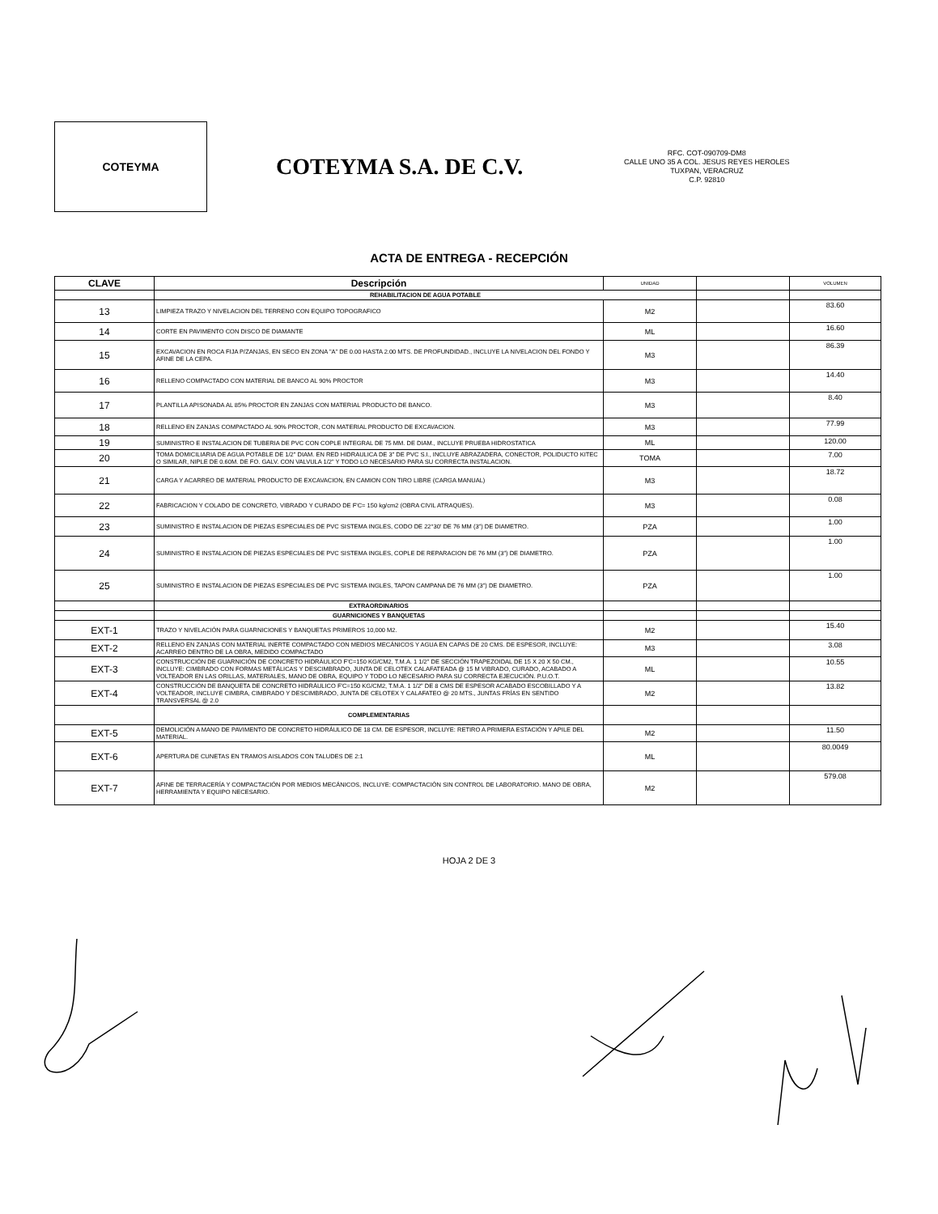COTEYMA
COTEYMA S.A. DE C.V.
RFC. COT-090709-DM8
CALLE UNO 35 A COL. JESUS REYES HEROLES
TUXPAN, VERACRUZ
C.P. 92810
ACTA DE ENTREGA - RECEPCIÓN
| CLAVE | Descripción | UNIDAD | | VOLUMEN |
| --- | --- | --- | --- | --- |
| | REHABILITACION DE AGUA POTABLE | | | |
| 13 | LIMPIEZA TRAZO Y NIVELACION DEL TERRENO CON EQUIPO TOPOGRAFICO | M2 | | 83.60 |
| 14 | CORTE EN PAVIMENTO CON DISCO DE DIAMANTE | ML | | 16.60 |
| 15 | EXCAVACION EN ROCA FIJA P/ZANJAS, EN SECO EN ZONA "A" DE 0.00 HASTA 2.00 MTS. DE PROFUNDIDAD., INCLUYE LA NIVELACION DEL FONDO Y AFINE DE LA CEPA. | M3 | | 86.39 |
| 16 | RELLENO COMPACTADO CON MATERIAL DE BANCO AL 90% PROCTOR | M3 | | 14.40 |
| 17 | PLANTILLA APISONADA AL 85% PROCTOR EN ZANJAS CON MATERIAL PRODUCTO DE BANCO. | M3 | | 8.40 |
| 18 | RELLENO EN ZANJAS COMPACTADO AL 90% PROCTOR, CON MATERIAL PRODUCTO DE EXCAVACION. | M3 | | 77.99 |
| 19 | SUMINISTRO E INSTALACION DE TUBERIA DE PVC CON COPLE INTEGRAL DE 75 MM. DE DIAM., INCLUYE PRUEBA HIDROSTATICA | ML | | 120.00 |
| 20 | TOMA DOMICILIARIA DE AGUA POTABLE DE 1/2" DIAM. EN RED HIDRAULICA DE 3" DE PVC S.I., INCLUYE ABRAZADERA, CONECTOR, POLIDUCTO KITEC O SIMILAR, NIPLE DE 0.60M. DE FO. GALV. CON VALVULA 1/2" Y TODO LO NECESARIO PARA SU CORRECTA INSTALACION. | TOMA | | 7.00 |
| 21 | CARGA Y ACARREO DE MATERIAL PRODUCTO DE EXCAVACION, EN CAMION CON TIRO LIBRE (CARGA MANUAL) | M3 | | 18.72 |
| 22 | FABRICACION Y COLADO DE CONCRETO, VIBRADO Y CURADO DE F'C= 150 kg/cm2 (OBRA CIVIL ATRAQUES). | M3 | | 0.08 |
| 23 | SUMINISTRO E INSTALACION DE PIEZAS ESPECIALES DE PVC SISTEMA INGLES, CODO DE 22°30' DE 76 MM (3") DE DIAMETRO. | PZA | | 1.00 |
| 24 | SUMINISTRO E INSTALACION DE PIEZAS ESPECIALES DE PVC SISTEMA INGLES, COPLE DE REPARACION DE 76 MM (3") DE DIAMETRO. | PZA | | 1.00 |
| 25 | SUMINISTRO E INSTALACION DE PIEZAS ESPECIALES DE PVC SISTEMA INGLES, TAPON CAMPANA DE 76 MM (3") DE DIAMETRO. | PZA | | 1.00 |
| | EXTRAORDINARIOS | | | |
| | GUARNICIONES Y BANQUETAS | | | |
| EXT-1 | TRAZO Y NIVELACIÓN PARA GUARNICIONES Y BANQUETAS PRIMEROS 10,000 M2. | M2 | | 15.40 |
| EXT-2 | RELLENO EN ZANJAS CON MATERIAL INERTE COMPACTADO CON MEDIOS MECÁNICOS Y AGUA EN CAPAS DE 20 CMS. DE ESPESOR, INCLUYE: ACARREO DENTRO DE LA OBRA, MEDIDO COMPACTADO | M3 | | 3.08 |
| EXT-3 | CONSTRUCCIÓN DE GUARNICIÓN DE CONCRETO HIDRÁULICO F'C=150 KG/CM2, T.M.A. 1 1/2" DE SECCIÓN TRAPEZOIDAL DE 15 X 20 X 50 CM., INCLUYE: CIMBRADO CON FORMAS METÁLICAS Y DESCIMBRADO, JUNTA DE CELOTEX CALAFATEADA @ 15 M VIBRADO, CURADO, ACABADO A VOLTEADOR EN LAS ORILLAS, MATERIALES, MANO DE OBRA, EQUIPO Y TODO LO NECESARIO PARA SU CORRECTA EJECUCIÓN. P.U.O.T. | ML | | 10.55 |
| EXT-4 | CONSTRUCCIÓN DE BANQUETA DE CONCRETO HIDRÁULICO F'C=150 KG/CM2, T.M.A. 1 1/2" DE 8 CMS DE ESPESOR ACABADO ESCOBILLADO Y A VOLTEADOR, INCLUYE CIMBRA, CIMBRADO Y DESCIMBRADO, JUNTA DE CELOTEX Y CALAFATEO @ 20 MTS., JUNTAS FRÍAS EN SENTIDO TRANSVERSAL @ 2.0 | M2 | | 13.82 |
| | COMPLEMENTARIAS | | | |
| EXT-5 | DEMOLICIÓN A MANO DE PAVIMENTO DE CONCRETO HIDRÁULICO DE 18 CM. DE ESPESOR, INCLUYE: RETIRO A PRIMERA ESTACIÓN Y APILE DEL MATERIAL. | M2 | | 11.50 |
| EXT-6 | APERTURA DE CUNETAS EN TRAMOS AISLADOS CON TALUDES DE 2:1 | ML | | 80.0049 |
| EXT-7 | AFINE DE TERRACERÍA Y COMPACTACIÓN POR MEDIOS MECÁNICOS, INCLUYE: COMPACTACIÓN SIN CONTROL DE LABORATORIO. MANO DE OBRA, HERRAMIENTA Y EQUIPO NECESARIO. | M2 | | 579.08 |
HOJA 2 DE 3